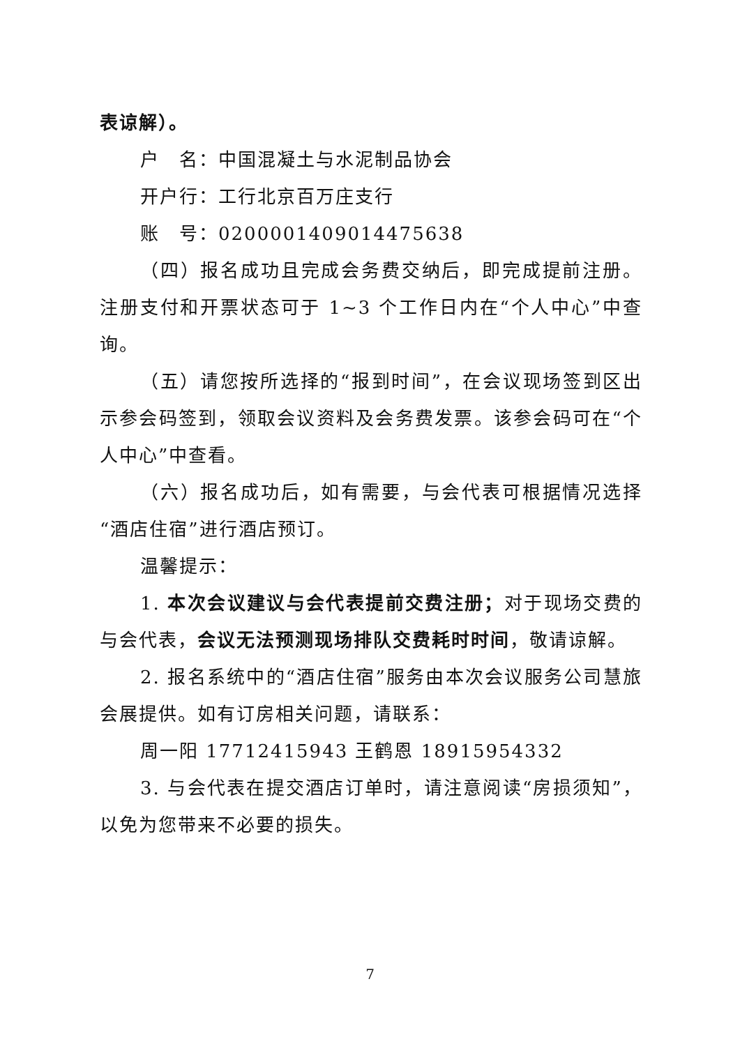表谅解）。
户　名：中国混凝土与水泥制品协会
开户行：工行北京百万庄支行
账　号：0200001409014475638
（四）报名成功且完成会务费交纳后，即完成提前注册。注册支付和开票状态可于 1~3 个工作日内在“个人中心”中查询。
（五）请您按所选择的“报到时间”，在会议现场签到区出示参会码签到，领取会议资料及会务费发票。该参会码可在“个人中心”中查看。
（六）报名成功后，如有需要，与会代表可根据情况选择“酒店住宿”进行酒店预订。
温馨提示：
1. 本次会议建议与会代表提前交费注册；对于现场交费的与会代表，会议无法预测现场排队交费耗时时间，敬请谅解。
2. 报名系统中的“酒店住宿”服务由本次会议服务公司慧旅会展提供。如有订房相关问题，请联系：
周一阳 17712415943 王鹤恩 18915954332
3. 与会代表在提交酒店订单时，请注意阅读“房损须知”，以免为您带来不必要的损失。
7